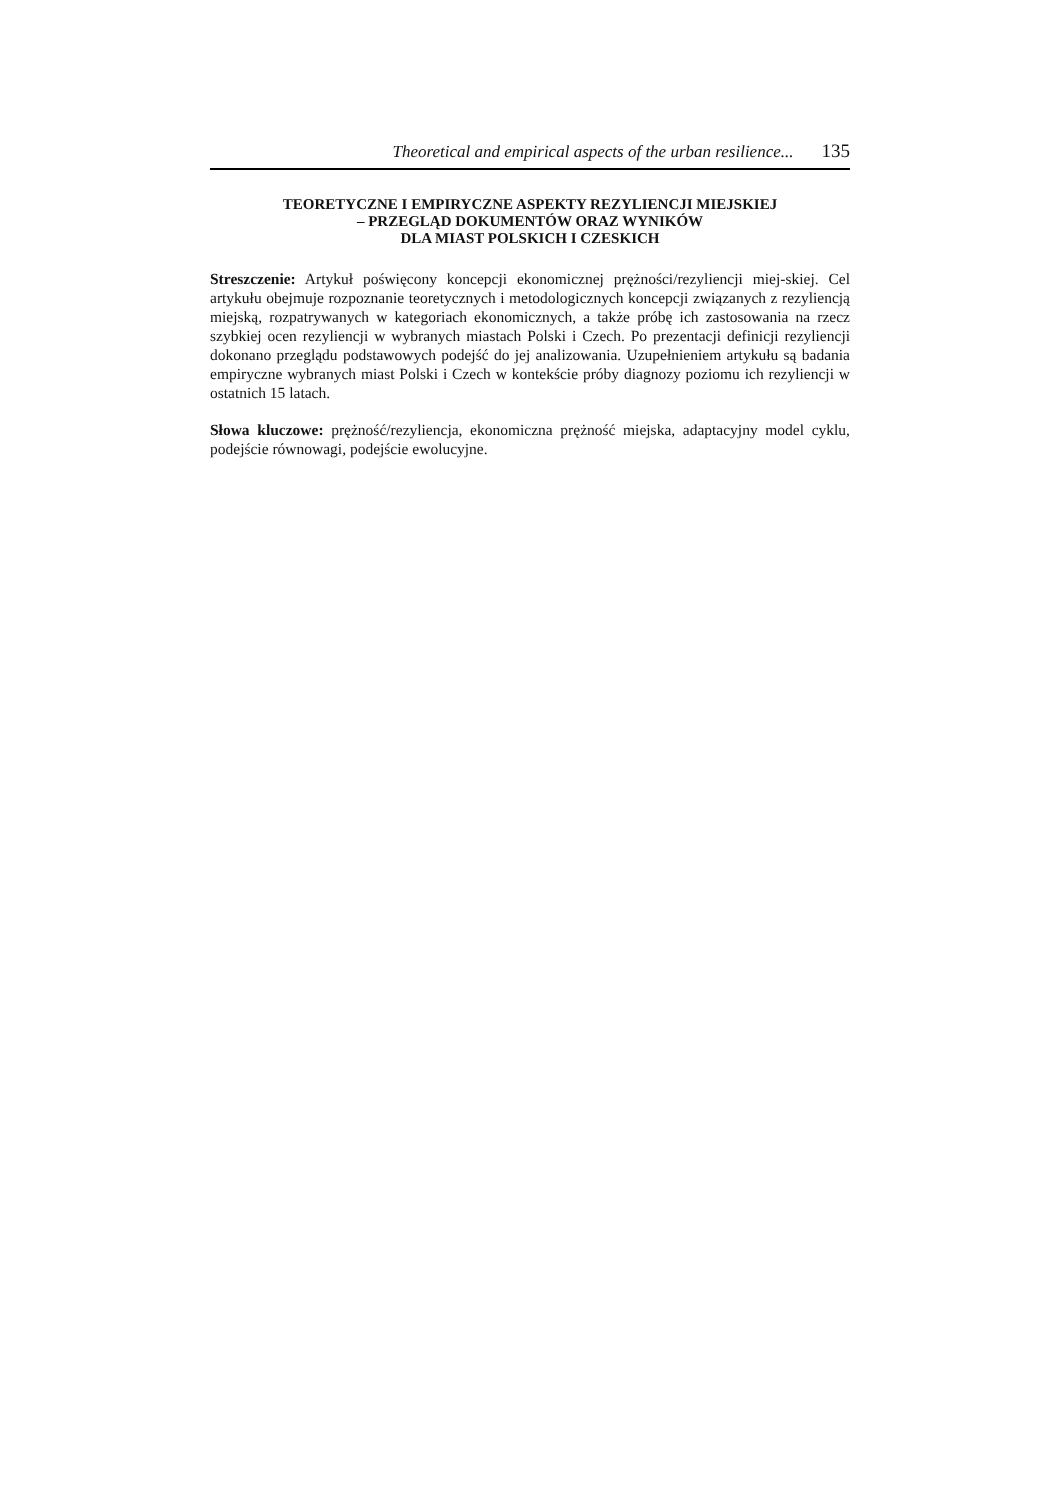Theoretical and empirical aspects of the urban resilience... 135
TEORETYCZNE I EMPIRYCZNE ASPEKTY REZYLIENCJI MIEJSKIEJ
– PRZEGLĄD DOKUMENTÓW ORAZ WYNIKÓW
DLA MIAST POLSKICH I CZESKICH
Streszczenie: Artykuł poświęcony koncepcji ekonomicznej prężności/rezyliencji miej-skiej. Cel artykułu obejmuje rozpoznanie teoretycznych i metodologicznych koncepcji związanych z rezyliencją miejską, rozpatrywanych w kategoriach ekonomicznych, a także próbę ich zastosowania na rzecz szybkiej ocen rezyliencji w wybranych miastach Polski i Czech. Po prezentacji definicji rezyliencji dokonano przeglądu podstawowych podejść do jej analizowania. Uzupełnieniem artykułu są badania empiryczne wybranych miast Polski i Czech w kontekście próby diagnozy poziomu ich rezyliencji w ostatnich 15 latach.
Słowa kluczowe: prężność/rezyliencja, ekonomiczna prężność miejska, adaptacyjny model cyklu, podejście równowagi, podejście ewolucyjne.